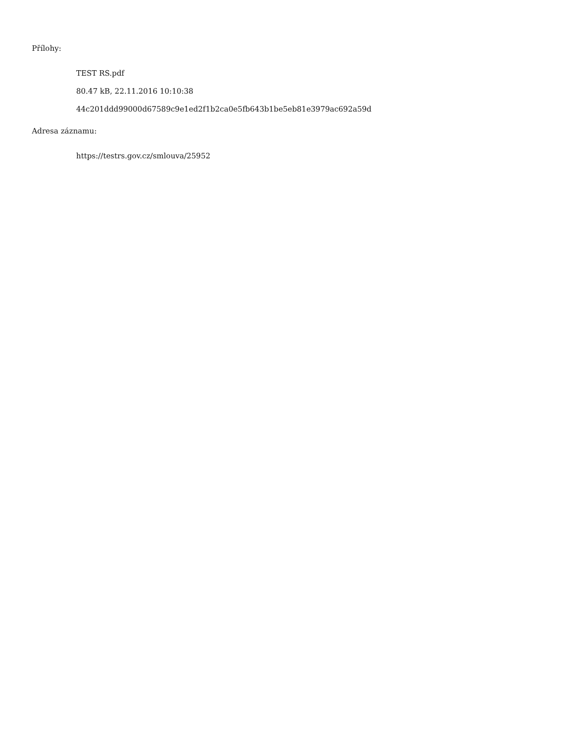Přílohy:
TEST RS.pdf
80.47 kB, 22.11.2016 10:10:38
44c201ddd99000d67589c9e1ed2f1b2ca0e5fb643b1be5eb81e3979ac692a59d
Adresa záznamu:
https://testrs.gov.cz/smlouva/25952